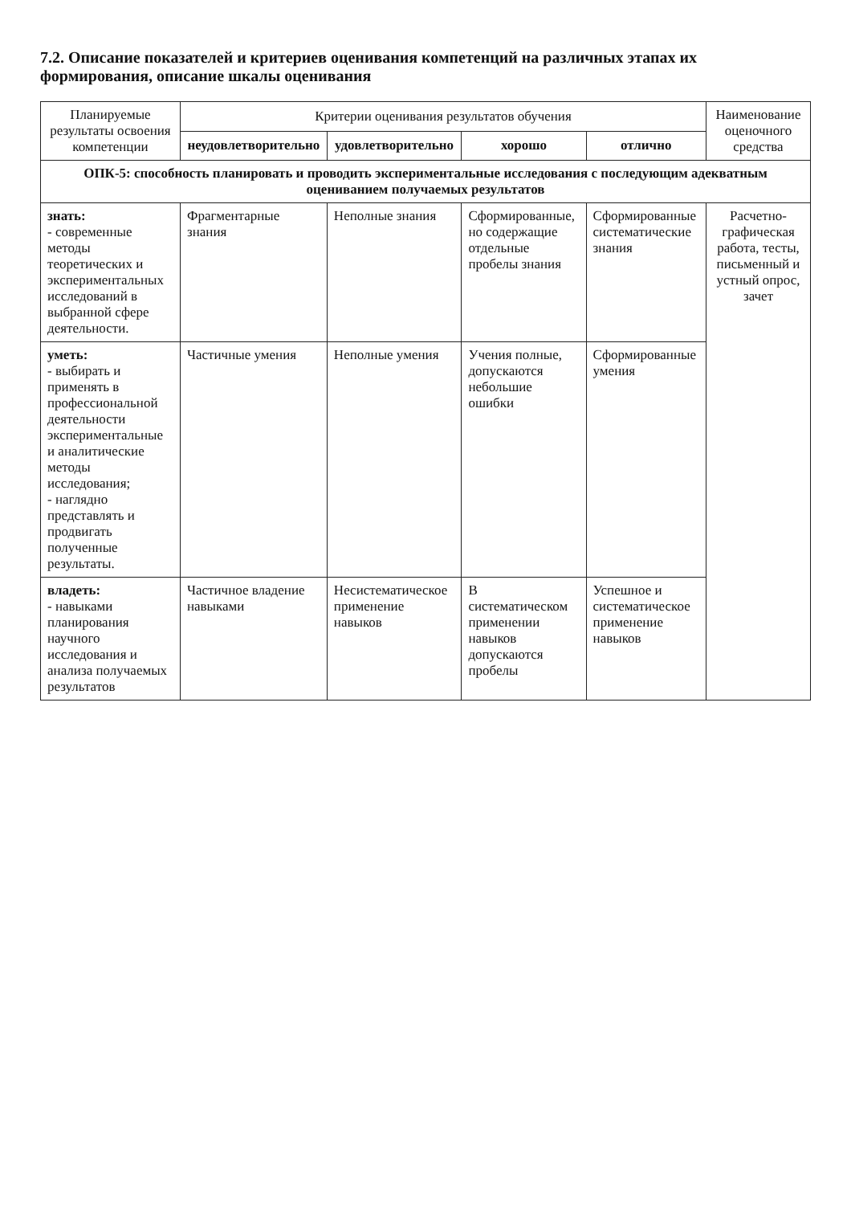7.2. Описание показателей и критериев оценивания компетенций на различных этапах их формирования, описание шкалы оценивания
| Планируемые результаты освоения компетенции | Критерии оценивания результатов обучения | | | | Наименование оценочного средства |
| --- | --- | --- | --- | --- | --- |
| | неудовлетворительно | удовлетворительно | хорошо | отлично | |
| ОПК-5: способность планировать и проводить экспериментальные исследования с последующим адекватным оцениванием получаемых результатов | | | | | |
| знать: - современные методы теоретических и экспериментальных исследований в выбранной сфере деятельности. | Фрагментарные знания | Неполные знания | Сформированные, но содержащие отдельные пробелы знания | Сформированные систематические знания | Расчетно-графическая работа, тесты, письменный и устный опрос, зачет |
| уметь: - выбирать и применять в профессиональной деятельности экспериментальные и аналитические методы исследования; - наглядно представлять и продвигать полученные результаты. | Частичные умения | Неполные умения | Учения полные, допускаются небольшие ошибки | Сформированные умения | |
| владеть: - навыками планирования научного исследования и анализа получаемых результатов | Частичное владение навыками | Несистематическое применение навыков | В систематическом применении навыков допускаются пробелы | Успешное и систематическое применение навыков | |